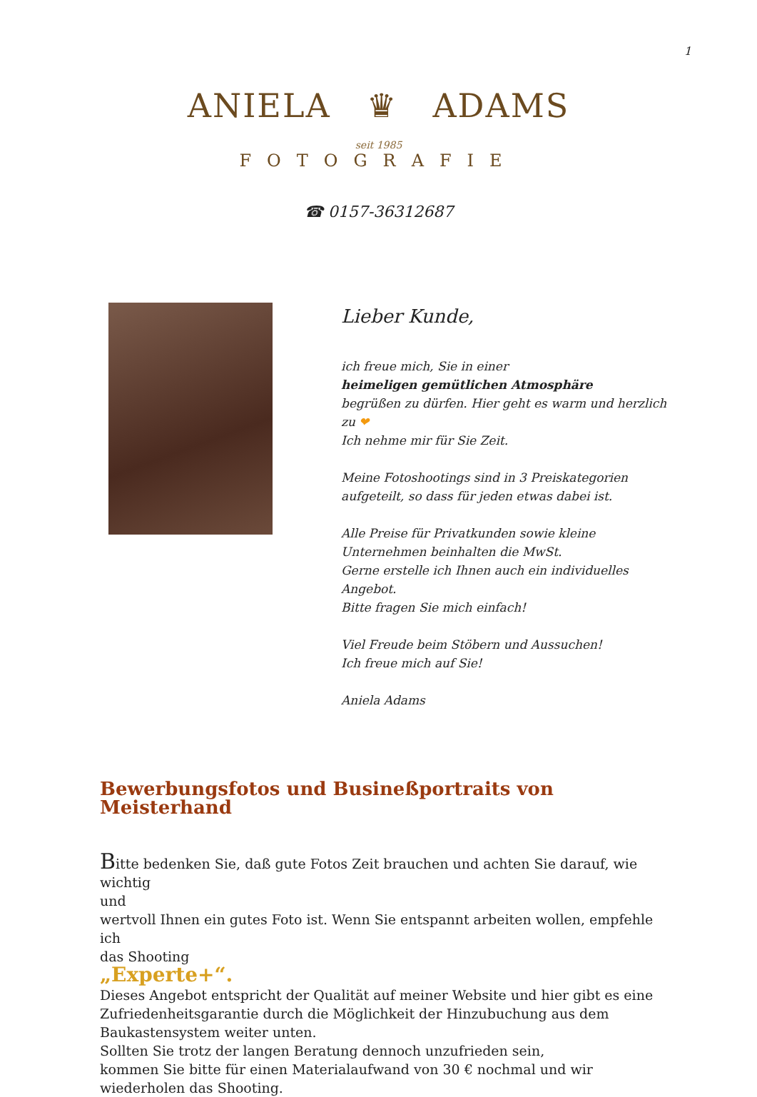1
ANIELA ♛ ADAMS
seit 1985
FOTOGRAFIE
☎ 0157-36312687
Lieber Kunde,
ich freue mich, Sie in einer
heimeligen gemütlichen Atmosphäre
begrüßen zu dürfen. Hier geht es warm und herzlich zu ❤
Ich nehme mir für Sie Zeit.
Meine Fotoshootings sind in 3 Preiskategorien aufgeteilt, so dass für jeden etwas dabei ist.
Alle Preise für Privatkunden sowie kleine Unternehmen beinhalten die MwSt.
Gerne erstelle ich Ihnen auch ein individuelles Angebot.
Bitte fragen Sie mich einfach!
Viel Freude beim Stöbern und Aussuchen!
Ich freue mich auf Sie!
Aniela Adams
Bewerbungsfotos und Busineßportraits von Meisterhand
Bitte bedenken Sie, daß gute Fotos Zeit brauchen und achten Sie darauf, wie wichtig
und
wertvoll Ihnen ein gutes Foto ist. Wenn Sie entspannt arbeiten wollen, empfehle ich
das Shooting
„Experte+“.
Dieses Angebot entspricht der Qualität auf meiner Website und hier gibt es eine Zufriedenheitsgarantie durch die Möglichkeit der Hinzubuchung aus dem Baukastensystem weiter unten.
Sollten Sie trotz der langen Beratung dennoch unzufrieden sein,
kommen Sie bitte für einen Materialaufwand von 30 € nochmal und wir wiederholen das Shooting.